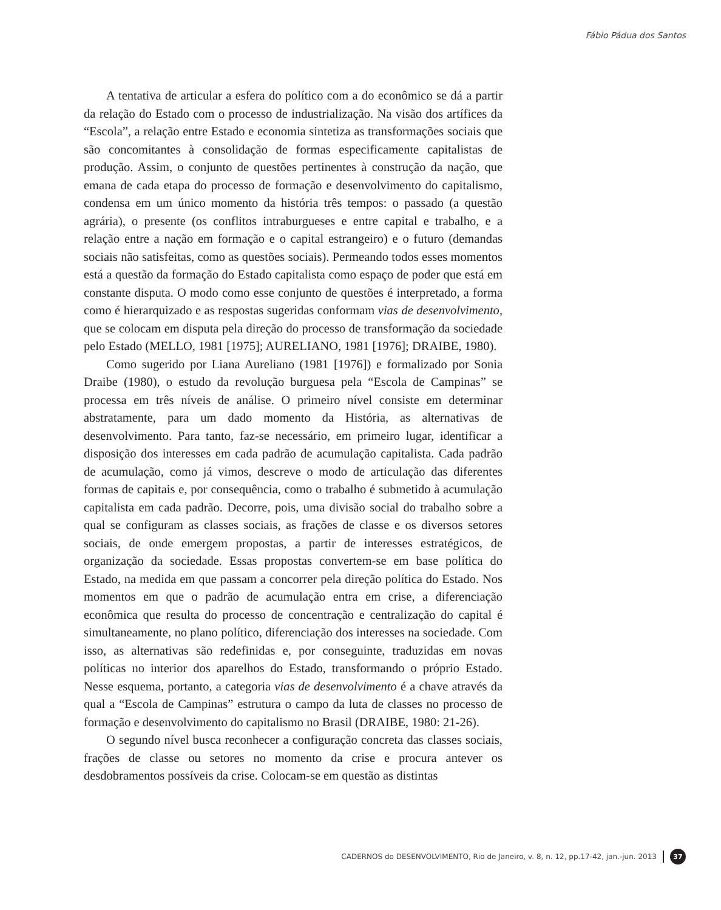Fábio Pádua dos Santos
A tentativa de articular a esfera do político com a do econômico se dá a partir da relação do Estado com o processo de industrialização. Na visão dos artífices da “Escola”, a relação entre Estado e economia sintetiza as transformações sociais que são concomitantes à consolidação de formas especificamente capitalistas de produção. Assim, o conjunto de questões pertinentes à construção da nação, que emana de cada etapa do processo de formação e desenvolvimento do capitalismo, condensa em um único momento da história três tempos: o passado (a questão agrária), o presente (os conflitos intraburgueses e entre capital e trabalho, e a relação entre a nação em formação e o capital estrangeiro) e o futuro (demandas sociais não satisfeitas, como as questões sociais). Permeando todos esses momentos está a questão da formação do Estado capitalista como espaço de poder que está em constante disputa. O modo como esse conjunto de questões é interpretado, a forma como é hierarquizado e as respostas sugeridas conformam vias de desenvolvimento, que se colocam em disputa pela direção do processo de transformação da sociedade pelo Estado (MELLO, 1981 [1975]; AURELIANO, 1981 [1976]; DRAIBE, 1980).
Como sugerido por Liana Aureliano (1981 [1976]) e formalizado por Sonia Draibe (1980), o estudo da revolução burguesa pela “Escola de Campinas” se processa em três níveis de análise. O primeiro nível consiste em determinar abstratamente, para um dado momento da História, as alternativas de desenvolvimento. Para tanto, faz-se necessário, em primeiro lugar, identificar a disposição dos interesses em cada padrão de acumulação capitalista. Cada padrão de acumulação, como já vimos, descreve o modo de articulação das diferentes formas de capitais e, por consequência, como o trabalho é submetido à acumulação capitalista em cada padrão. Decorre, pois, uma divisão social do trabalho sobre a qual se configuram as classes sociais, as frações de classe e os diversos setores sociais, de onde emergem propostas, a partir de interesses estratégicos, de organização da sociedade. Essas propostas convertem-se em base política do Estado, na medida em que passam a concorrer pela direção política do Estado. Nos momentos em que o padrão de acumulação entra em crise, a diferenciação econômica que resulta do processo de concentração e centralização do capital é simultaneamente, no plano político, diferenciação dos interesses na sociedade. Com isso, as alternativas são redefinidas e, por conseguinte, traduzidas em novas políticas no interior dos aparelhos do Estado, transformando o próprio Estado. Nesse esquema, portanto, a categoria vias de desenvolvimento é a chave através da qual a “Escola de Campinas” estrutura o campo da luta de classes no processo de formação e desenvolvimento do capitalismo no Brasil (DRAIBE, 1980: 21-26).
O segundo nível busca reconhecer a configuração concreta das classes sociais, frações de classe ou setores no momento da crise e procura antever os desdobramentos possíveis da crise. Colocam-se em questão as distintas
CADERNOS do DESENVOLVIMENTO, Rio de Janeiro, v. 8, n. 12, pp.17-42, jan.-jun. 2013 37